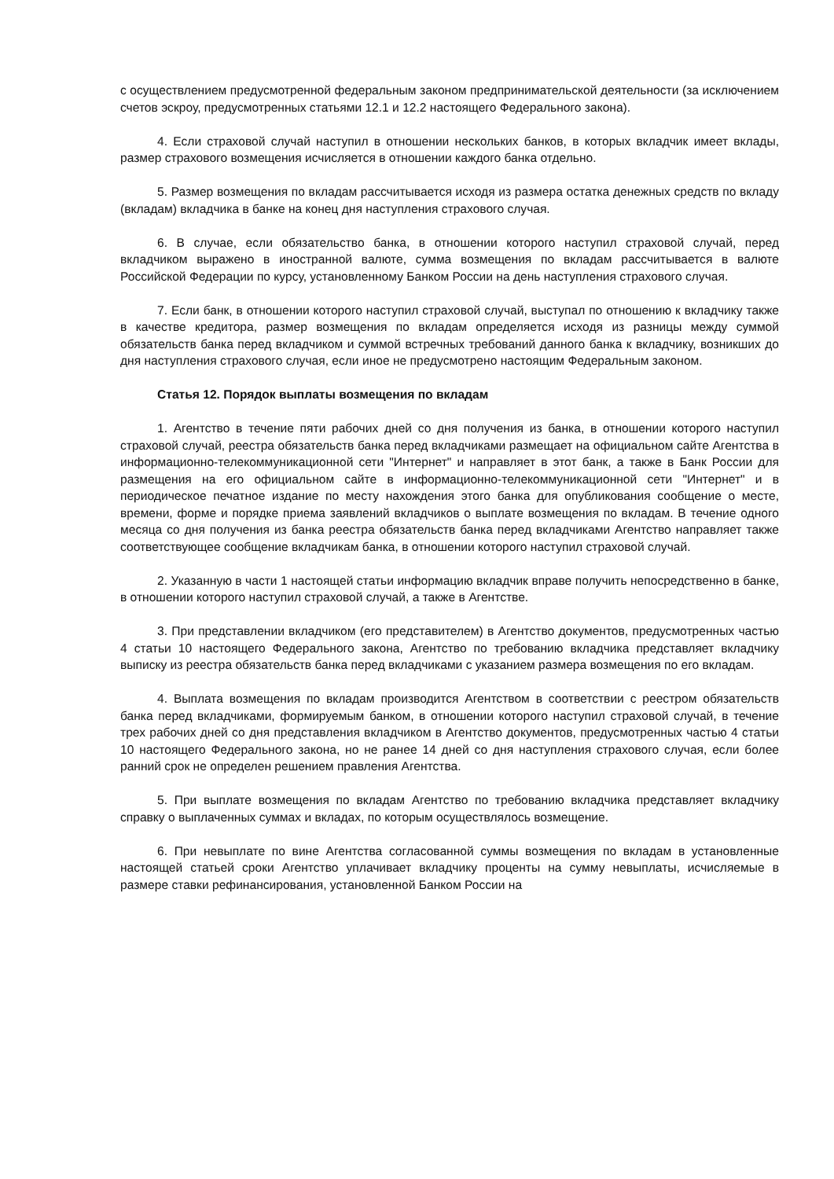с осуществлением предусмотренной федеральным законом предпринимательской деятельности (за исключением счетов эскроу, предусмотренных статьями 12.1 и 12.2 настоящего Федерального закона).
4. Если страховой случай наступил в отношении нескольких банков, в которых вкладчик имеет вклады, размер страхового возмещения исчисляется в отношении каждого банка отдельно.
5. Размер возмещения по вкладам рассчитывается исходя из размера остатка денежных средств по вкладу (вкладам) вкладчика в банке на конец дня наступления страхового случая.
6. В случае, если обязательство банка, в отношении которого наступил страховой случай, перед вкладчиком выражено в иностранной валюте, сумма возмещения по вкладам рассчитывается в валюте Российской Федерации по курсу, установленному Банком России на день наступления страхового случая.
7. Если банк, в отношении которого наступил страховой случай, выступал по отношению к вкладчику также в качестве кредитора, размер возмещения по вкладам определяется исходя из разницы между суммой обязательств банка перед вкладчиком и суммой встречных требований данного банка к вкладчику, возникших до дня наступления страхового случая, если иное не предусмотрено настоящим Федеральным законом.
Статья 12. Порядок выплаты возмещения по вкладам
1. Агентство в течение пяти рабочих дней со дня получения из банка, в отношении которого наступил страховой случай, реестра обязательств банка перед вкладчиками размещает на официальном сайте Агентства в информационно-телекоммуникационной сети "Интернет" и направляет в этот банк, а также в Банк России для размещения на его официальном сайте в информационно-телекоммуникационной сети "Интернет" и в периодическое печатное издание по месту нахождения этого банка для опубликования сообщение о месте, времени, форме и порядке приема заявлений вкладчиков о выплате возмещения по вкладам. В течение одного месяца со дня получения из банка реестра обязательств банка перед вкладчиками Агентство направляет также соответствующее сообщение вкладчикам банка, в отношении которого наступил страховой случай.
2. Указанную в части 1 настоящей статьи информацию вкладчик вправе получить непосредственно в банке, в отношении которого наступил страховой случай, а также в Агентстве.
3. При представлении вкладчиком (его представителем) в Агентство документов, предусмотренных частью 4 статьи 10 настоящего Федерального закона, Агентство по требованию вкладчика представляет вкладчику выписку из реестра обязательств банка перед вкладчиками с указанием размера возмещения по его вкладам.
4. Выплата возмещения по вкладам производится Агентством в соответствии с реестром обязательств банка перед вкладчиками, формируемым банком, в отношении которого наступил страховой случай, в течение трех рабочих дней со дня представления вкладчиком в Агентство документов, предусмотренных частью 4 статьи 10 настоящего Федерального закона, но не ранее 14 дней со дня наступления страхового случая, если более ранний срок не определен решением правления Агентства.
5. При выплате возмещения по вкладам Агентство по требованию вкладчика представляет вкладчику справку о выплаченных суммах и вкладах, по которым осуществлялось возмещение.
6. При невыплате по вине Агентства согласованной суммы возмещения по вкладам в установленные настоящей статьей сроки Агентство уплачивает вкладчику проценты на сумму невыплаты, исчисляемые в размере ставки рефинансирования, установленной Банком России на